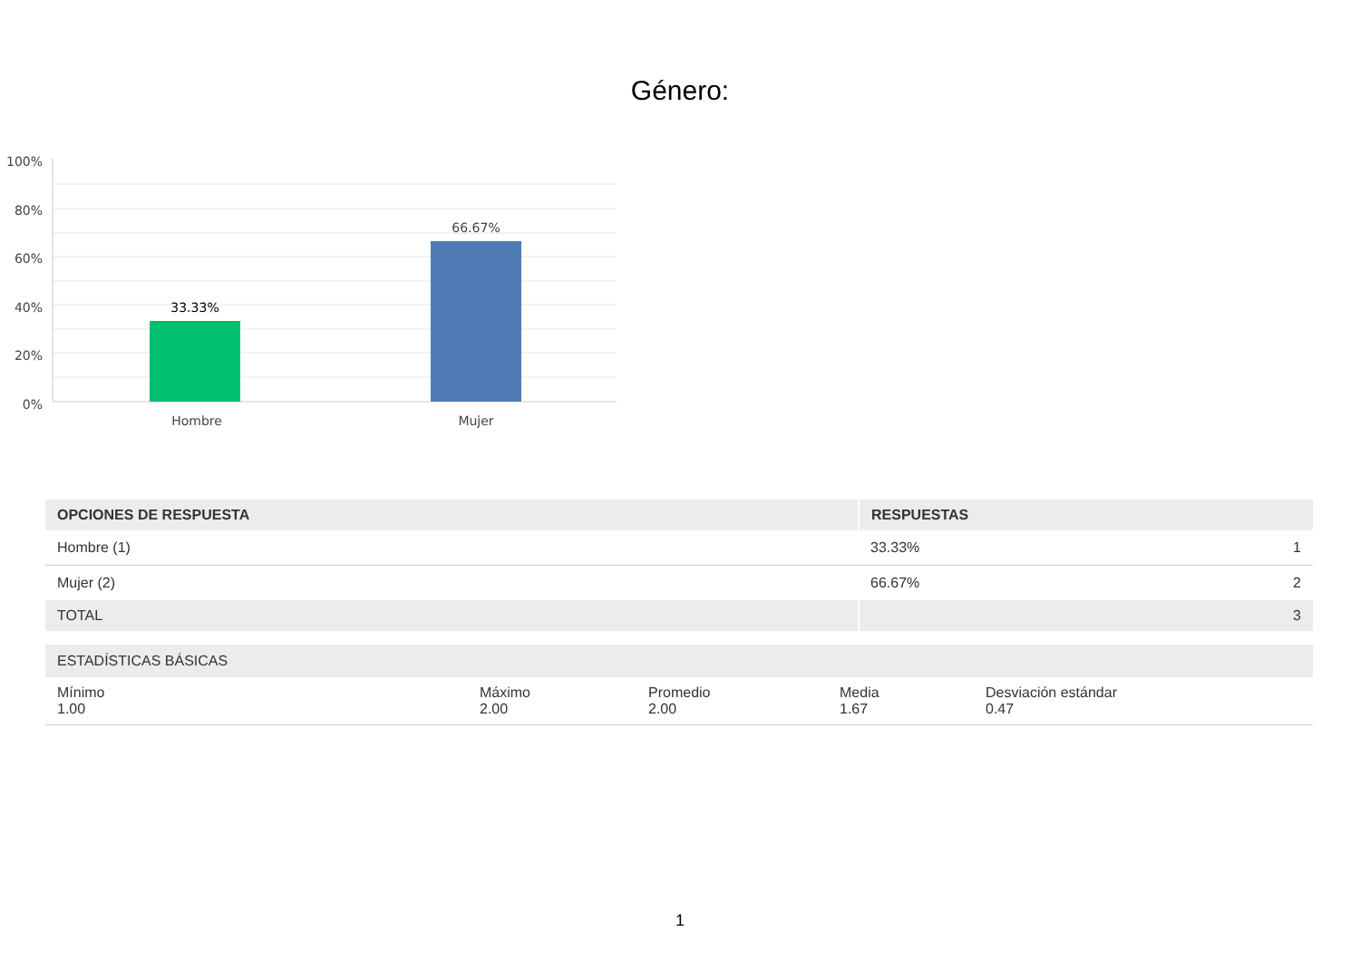Género:
100%
80%
60%
40%
20%
0%
33.33%
66.67%
Hombre
Mujer
| OPCIONES DE RESPUESTA | RESPUESTAS | |
| --- | --- | --- |
| Hombre (1) | 33.33% | 1 |
| Mujer (2) | 66.67% | 2 |
| TOTAL | | 3 |
| ESTADÍSTICAS BÁSICAS | | | | |
| --- | --- | --- | --- | --- |
| Mínimo 1.00 | Máximo 2.00 | Promedio 2.00 | Media 1.67 | Desviación estándar 0.47 |
1